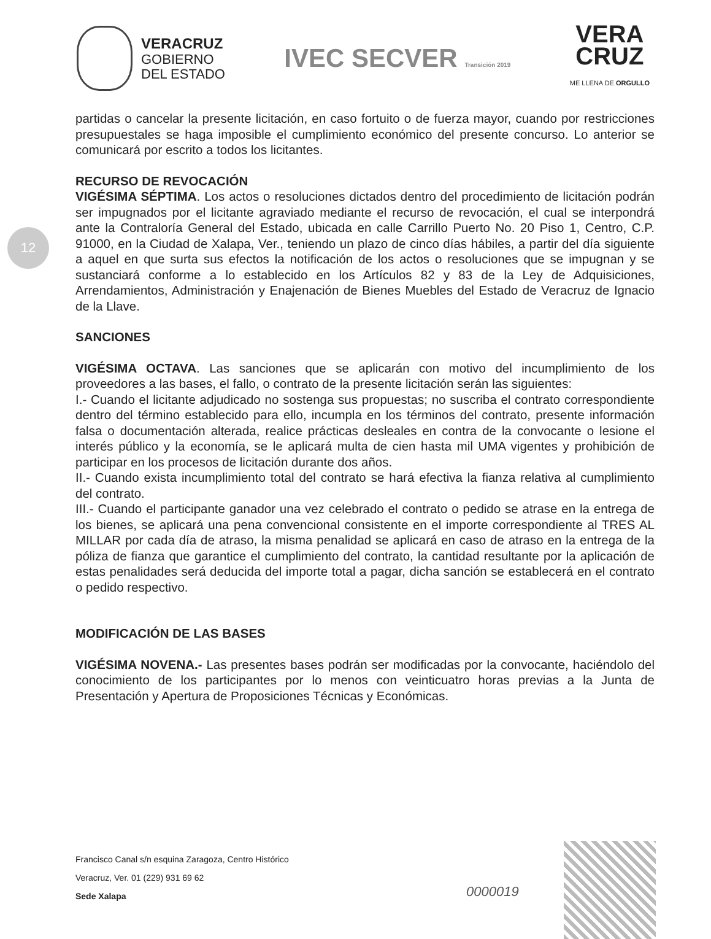VERACRUZ
GOBIERNO
DEL ESTADO
IVEC SECVER Transición 2019
VERA
CRUZ
ME LLENA DE ORGULLO
12
partidas o cancelar la presente licitación, en caso fortuito o de fuerza mayor, cuando por restricciones presupuestales se haga imposible el cumplimiento económico del presente concurso. Lo anterior se comunicará por escrito a todos los licitantes.
RECURSO DE REVOCACIÓN
VIGÉSIMA SÉPTIMA. Los actos o resoluciones dictados dentro del procedimiento de licitación podrán ser impugnados por el licitante agraviado mediante el recurso de revocación, el cual se interpondrá ante la Contraloría General del Estado, ubicada en calle Carrillo Puerto No. 20 Piso 1, Centro, C.P. 91000, en la Ciudad de Xalapa, Ver., teniendo un plazo de cinco días hábiles, a partir del día siguiente a aquel en que surta sus efectos la notificación de los actos o resoluciones que se impugnan y se sustanciará conforme a lo establecido en los Artículos 82 y 83 de la Ley de Adquisiciones, Arrendamientos, Administración y Enajenación de Bienes Muebles del Estado de Veracruz de Ignacio de la Llave.
SANCIONES
VIGÉSIMA OCTAVA. Las sanciones que se aplicarán con motivo del incumplimiento de los proveedores a las bases, el fallo, o contrato de la presente licitación serán las siguientes:
I.- Cuando el licitante adjudicado no sostenga sus propuestas; no suscriba el contrato correspondiente dentro del término establecido para ello, incumpla en los términos del contrato, presente información falsa o documentación alterada, realice prácticas desleales en contra de la convocante o lesione el interés público y la economía, se le aplicará multa de cien hasta mil UMA vigentes y prohibición de participar en los procesos de licitación durante dos años.
II.- Cuando exista incumplimiento total del contrato se hará efectiva la fianza relativa al cumplimiento del contrato.
III.- Cuando el participante ganador una vez celebrado el contrato o pedido se atrase en la entrega de los bienes, se aplicará una pena convencional consistente en el importe correspondiente al TRES AL MILLAR por cada día de atraso, la misma penalidad se aplicará en caso de atraso en la entrega de la póliza de fianza que garantice el cumplimiento del contrato, la cantidad resultante por la aplicación de estas penalidades será deducida del importe total a pagar, dicha sanción se establecerá en el contrato o pedido respectivo.
MODIFICACIÓN DE LAS BASES
VIGÉSIMA NOVENA.- Las presentes bases podrán ser modificadas por la convocante, haciéndolo del conocimiento de los participantes por lo menos con veinticuatro horas previas a la Junta de Presentación y Apertura de Proposiciones Técnicas y Económicas.
Francisco Canal s/n esquina Zaragoza, Centro Histórico
Veracruz, Ver. 01 (229) 931 69 62
Sede Xalapa
0000019